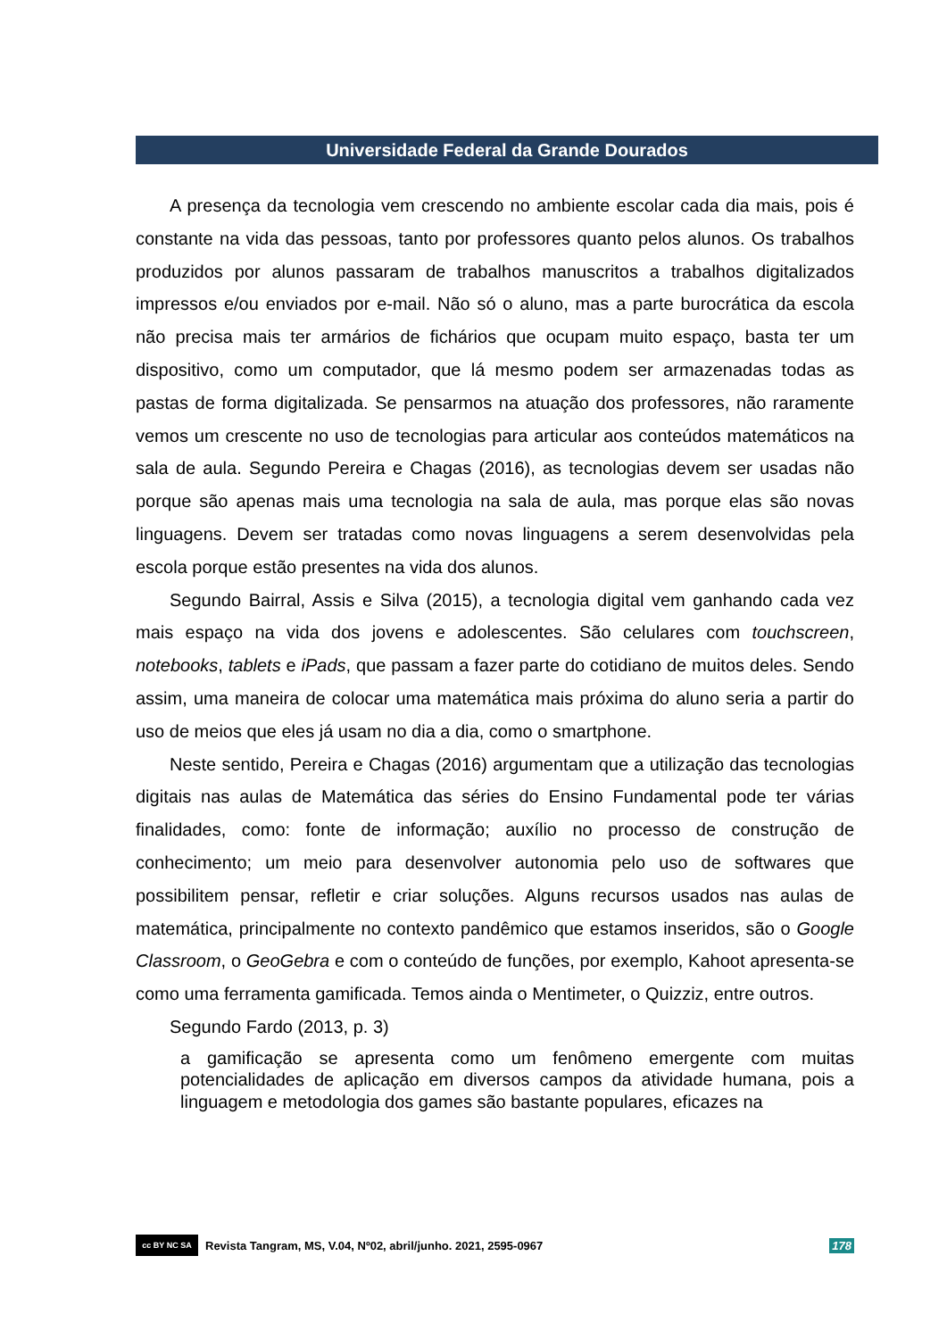Universidade Federal da Grande Dourados
A presença da tecnologia vem crescendo no ambiente escolar cada dia mais, pois é constante na vida das pessoas, tanto por professores quanto pelos alunos. Os trabalhos produzidos por alunos passaram de trabalhos manuscritos a trabalhos digitalizados impressos e/ou enviados por e-mail. Não só o aluno, mas a parte burocrática da escola não precisa mais ter armários de fichários que ocupam muito espaço, basta ter um dispositivo, como um computador, que lá mesmo podem ser armazenadas todas as pastas de forma digitalizada. Se pensarmos na atuação dos professores, não raramente vemos um crescente no uso de tecnologias para articular aos conteúdos matemáticos na sala de aula. Segundo Pereira e Chagas (2016), as tecnologias devem ser usadas não porque são apenas mais uma tecnologia na sala de aula, mas porque elas são novas linguagens. Devem ser tratadas como novas linguagens a serem desenvolvidas pela escola porque estão presentes na vida dos alunos.
Segundo Bairral, Assis e Silva (2015), a tecnologia digital vem ganhando cada vez mais espaço na vida dos jovens e adolescentes. São celulares com touchscreen, notebooks, tablets e iPads, que passam a fazer parte do cotidiano de muitos deles. Sendo assim, uma maneira de colocar uma matemática mais próxima do aluno seria a partir do uso de meios que eles já usam no dia a dia, como o smartphone.
Neste sentido, Pereira e Chagas (2016) argumentam que a utilização das tecnologias digitais nas aulas de Matemática das séries do Ensino Fundamental pode ter várias finalidades, como: fonte de informação; auxílio no processo de construção de conhecimento; um meio para desenvolver autonomia pelo uso de softwares que possibilitem pensar, refletir e criar soluções. Alguns recursos usados nas aulas de matemática, principalmente no contexto pandêmico que estamos inseridos, são o Google Classroom, o GeoGebra e com o conteúdo de funções, por exemplo, Kahoot apresenta-se como uma ferramenta gamificada. Temos ainda o Mentimeter, o Quizziz, entre outros.
Segundo Fardo (2013, p. 3)
a gamificação se apresenta como um fenômeno emergente com muitas potencialidades de aplicação em diversos campos da atividade humana, pois a linguagem e metodologia dos games são bastante populares, eficazes na
cc BY NC SA Revista Tangram, MS, V.04, Nº02, abril/junho. 2021, 2595-0967 178